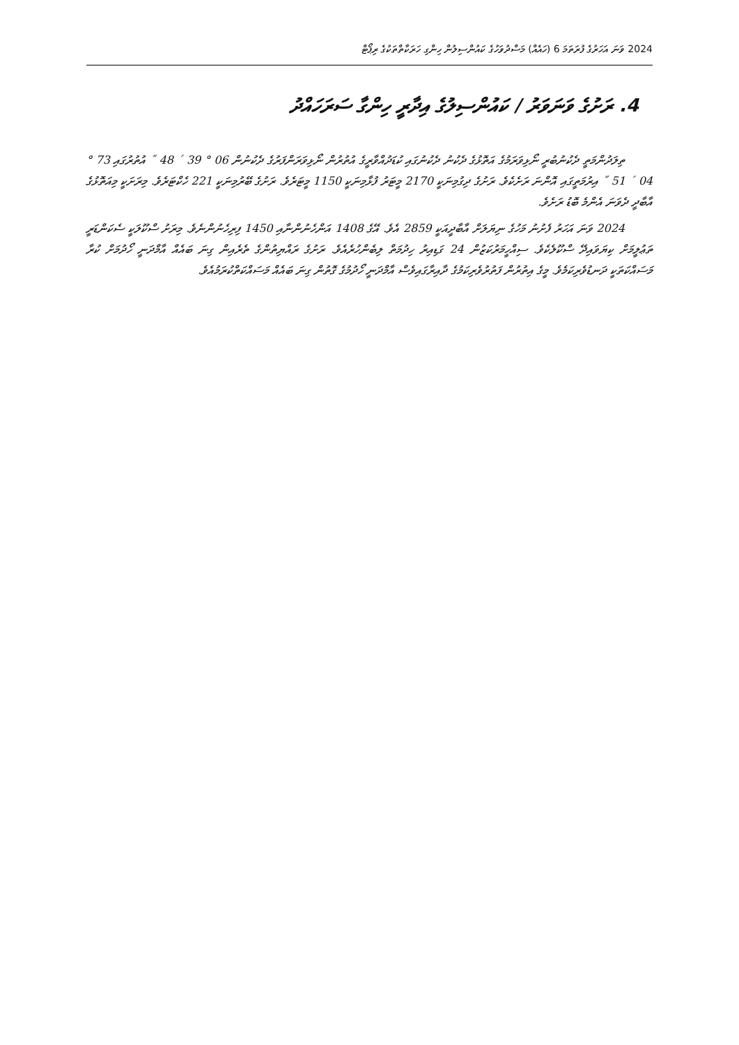2024 ވަނަ އަހަރުގެ ފުރަތަމަ 6 (ހައެއް) މަސްދުވަހުގެ ކައުންސިލުން ހިންގި ހަރަކާތްތަކުގެ ރިޕޯޓް
4. ރަށުގެ ވަނަވަރު / ކައުންސިލުގެ އިދާރީ ހިންގާ ސަރަހައްދު
ތިލަދުންމަތީ ދެކުނުބުރީ ނޯޅިވަރަމުގެ އަތޮޅުގެ ދެކުނު ދެކުނުގައި ކުޑަދުއްވާރީގެ އުތުރުން ނޯޅިވަރަންފަރުގެ ދެކުނުން 06 ° 39 ´ 48 ˝ އުތުރުގައި 73 ° 04 ´ 51 ˝ އިރުމަތީގައި އޮންނަ ރަށެކެވެ. ރަށުގެ ދިގުމިނަކީ 2170 މީޓަރު ފުޅާމިނަކީ 1150 މީޓަރެވެ. ރަށުގެ ބޭރުމިނަކީ 221 ހެކްޓަރެވެ. މިރަށަކީ މިއަތޮޅުގެ އާބާދީ ދެވަނަ އެންމެ ބޮޑު ރަށެވެ.
2024 ވަނަ އަހަރު ފެށުނު މަހުގެ ނިޔަލަށް އާބާދީއަކީ 2859 އެވެ. އޭގެ 1408 އަންހެނުންނާއި 1450 ފިރިހެނުންނެވެ. މިރަށު ސްކޫލަކީ ސެކަންޑަރީ ތަޢުލީމަށް ކިޔަވައިދޭ ސްކޫލެކެވެ. ސިއްހީމަރުކަޒުން 24 ގަޑިއިރު ހިދުމަތް ލިބެންހުރެއެވެ. ރަށުގެ ރައްޔިތުންގެ ތެރެއިން ގިނަ ބައެއް އާމްދަނީ ހޯދުމަށް ކުރާ މަސައްކަތަކީ ދަނޑުވެރިކަމެވެ. މީގެ އިތުރުން ފަތުރުވެރިކަމުގެ ދާއިރާގައިވެސް އާމްދަނީ ހޯދުމުގެ ގޮތުން ގިނަ ބައެއް މަސައްކަތްކުރަމުއެވެ.